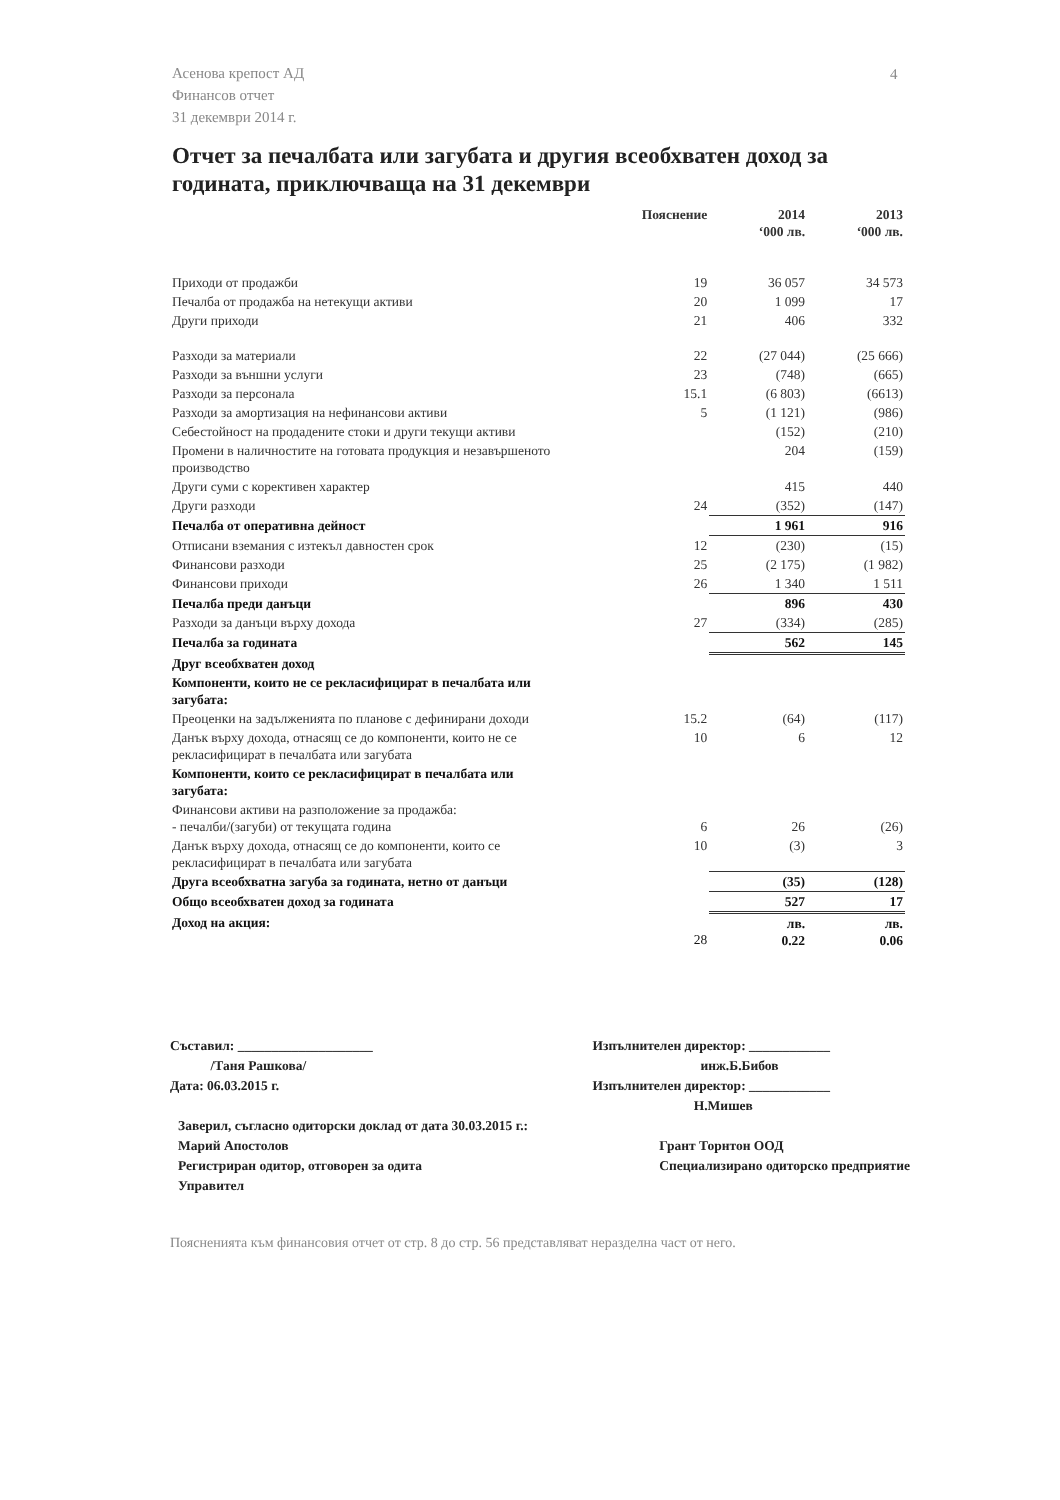Асенова крепост АД
Финансов отчет
31 декември 2014 г.
4
Отчет за печалбата или загубата и другия всеобхватен доход за годината, приключваща на 31 декември
| | Пояснение | 2014 ‘000 лв. | 2013 ‘000 лв. |
| --- | --- | --- | --- |
| Приходи от продажби | 19 | 36 057 | 34 573 |
| Печалба от продажба на нетекущи активи | 20 | 1 099 | 17 |
| Други приходи | 21 | 406 | 332 |
| Разходи за материали | 22 | (27 044) | (25 666) |
| Разходи за външни услуги | 23 | (748) | (665) |
| Разходи за персонала | 15.1 | (6 803) | (6613) |
| Разходи за амортизация на нефинансови активи | 5 | (1 121) | (986) |
| Себестойност на продадените стоки и други текущи активи | | (152) | (210) |
| Промени в наличностите на готовата продукция и незавършеното производство | | 204 | (159) |
| Други суми с корективен характер | | 415 | 440 |
| Други разходи | 24 | (352) | (147) |
| Печалба от оперативна дейност | | 1 961 | 916 |
| Отписани вземания с изтекъл давностен срок | 12 | (230) | (15) |
| Финансови разходи | 25 | (2 175) | (1 982) |
| Финансови приходи | 26 | 1 340 | 1 511 |
| Печалба преди данъци | | 896 | 430 |
| Разходи за данъци върху дохода | 27 | (334) | (285) |
| Печалба за годината | | 562 | 145 |
| Друг всеобхватен доход | | | |
| Компоненти, които не се рекласифицират в печалбата или загубата: | | | |
| Преоценки на задълженията по планове с дефинирани доходи | 15.2 | (64) | (117) |
| Данък върху дохода, отнасящ се до компоненти, които не се рекласифицират в печалбата или загубата | 10 | 6 | 12 |
| Компоненти, които се рекласифицират в печалбата или загубата: | | | |
| Финансови активи на разположение за продажба: - печалби/(загуби) от текущата година | 6 | 26 | (26) |
| Данък върху дохода, отнасящ се до компоненти, които се рекласифицират в печалбата или загубата | 10 | (3) | 3 |
| Друга всеобхватна загуба за годината, нетно от данъци | | (35) | (128) |
| Общо всеобхватен доход за годината | | 527 | 17 |
| Доход на акция: | 28 | лв. 0.22 | лв. 0.06 |
Съставил: ____________________
/Таня Рашкова/
Дата: 06.03.2015 г.
Изпълнителен директор: ____________
инж.Б.Бибов
Изпълнителен директор: ____________
Н.Мишев
Заверил, съгласно одиторски доклад от дата 30.03.2015 г.:
Марий Апостолов
Регистриран одитор, отговорен за одита
Управител
Грант Торнтон ООД
Специализирано одиторско предприятие
Поясненията към финансовия отчет от стр. 8 до стр. 56 представляват неразделна част от него.